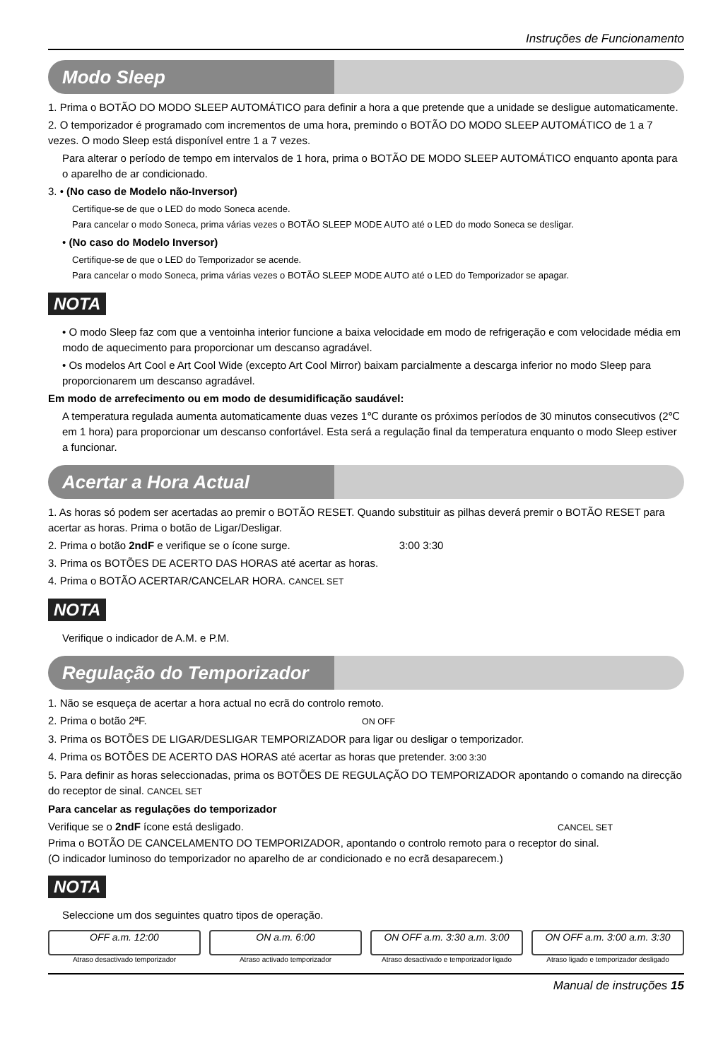Instruções de Funcionamento
Modo Sleep
1. Prima o BOTÃO DO MODO SLEEP AUTOMÁTICO para definir a hora a que pretende que a unidade se desligue automaticamente.
2. O temporizador é programado com incrementos de uma hora, premindo o BOTÃO DO MODO SLEEP AUTOMÁTICO de 1 a 7 vezes. O modo Sleep está disponível entre 1 a 7 vezes.
Para alterar o período de tempo em intervalos de 1 hora, prima o BOTÃO DE MODO SLEEP AUTOMÁTICO enquanto aponta para o aparelho de ar condicionado.
3. • (No caso de Modelo não-Inversor)
Certifique-se de que o LED do modo Soneca acende.
Para cancelar o modo Soneca, prima várias vezes o BOTÃO SLEEP MODE AUTO até o LED do modo Soneca se desligar.
• (No caso do Modelo Inversor)
Certifique-se de que o LED do Temporizador se acende.
Para cancelar o modo Soneca, prima várias vezes o BOTÃO SLEEP MODE AUTO até o LED do Temporizador se apagar.
NOTA
• O modo Sleep faz com que a ventoinha interior funcione a baixa velocidade em modo de refrigeração e com velocidade média em modo de aquecimento para proporcionar um descanso agradável.
• Os modelos Art Cool e Art Cool Wide (excepto Art Cool Mirror) baixam parcialmente a descarga inferior no modo Sleep para proporcionarem um descanso agradável.
Em modo de arrefecimento ou em modo de desumidificação saudável:
A temperatura regulada aumenta automaticamente duas vezes 1℃ durante os próximos períodos de 30 minutos consecutivos (2℃ em 1 hora) para proporcionar um descanso confortável. Esta será a regulação final da temperatura enquanto o modo Sleep estiver a funcionar.
Acertar a Hora Actual
1. As horas só podem ser acertadas ao premir o BOTÃO RESET. Quando substituir as pilhas deverá premir o BOTÃO RESET para acertar as horas. Prima o botão de Ligar/Desligar.
2. Prima o botão 2ndF e verifique se o ícone surge. 3:00 3:30
3. Prima os BOTÕES DE ACERTO DAS HORAS até acertar as horas.
4. Prima o BOTÃO ACERTAR/CANCELAR HORA. CANCEL SET
NOTA
Verifique o indicador de A.M. e P.M.
Regulação do Temporizador
1. Não se esqueça de acertar a hora actual no ecrã do controlo remoto.
2. Prima o botão 2ªF. ON OFF
3. Prima os BOTÕES DE LIGAR/DESLIGAR TEMPORIZADOR para ligar ou desligar o temporizador.
4. Prima os BOTÕES DE ACERTO DAS HORAS até acertar as horas que pretender. 3:00 3:30
5. Para definir as horas seleccionadas, prima os BOTÕES DE REGULAÇÃO DO TEMPORIZADOR apontando o comando na direcção do receptor de sinal. CANCEL SET
Para cancelar as regulações do temporizador
Verifique se o 2ndF ícone está desligado. CANCEL SET
Prima o BOTÃO DE CANCELAMENTO DO TEMPORIZADOR, apontando o controlo remoto para o receptor do sinal.
(O indicador luminoso do temporizador no aparelho de ar condicionado e no ecrã desaparecem.)
NOTA
Seleccione um dos seguintes quatro tipos de operação.
OFF a.m. 12:00 ON a.m. 6:00 ON OFF a.m. 3:30 a.m. 3:00 ON OFF a.m. 3:00 a.m. 3:30
Atraso desactivado temporizador Atraso activado temporizador Atraso desactivado e temporizador ligado Atraso ligado e temporizador desligado
Manual de instruções 15